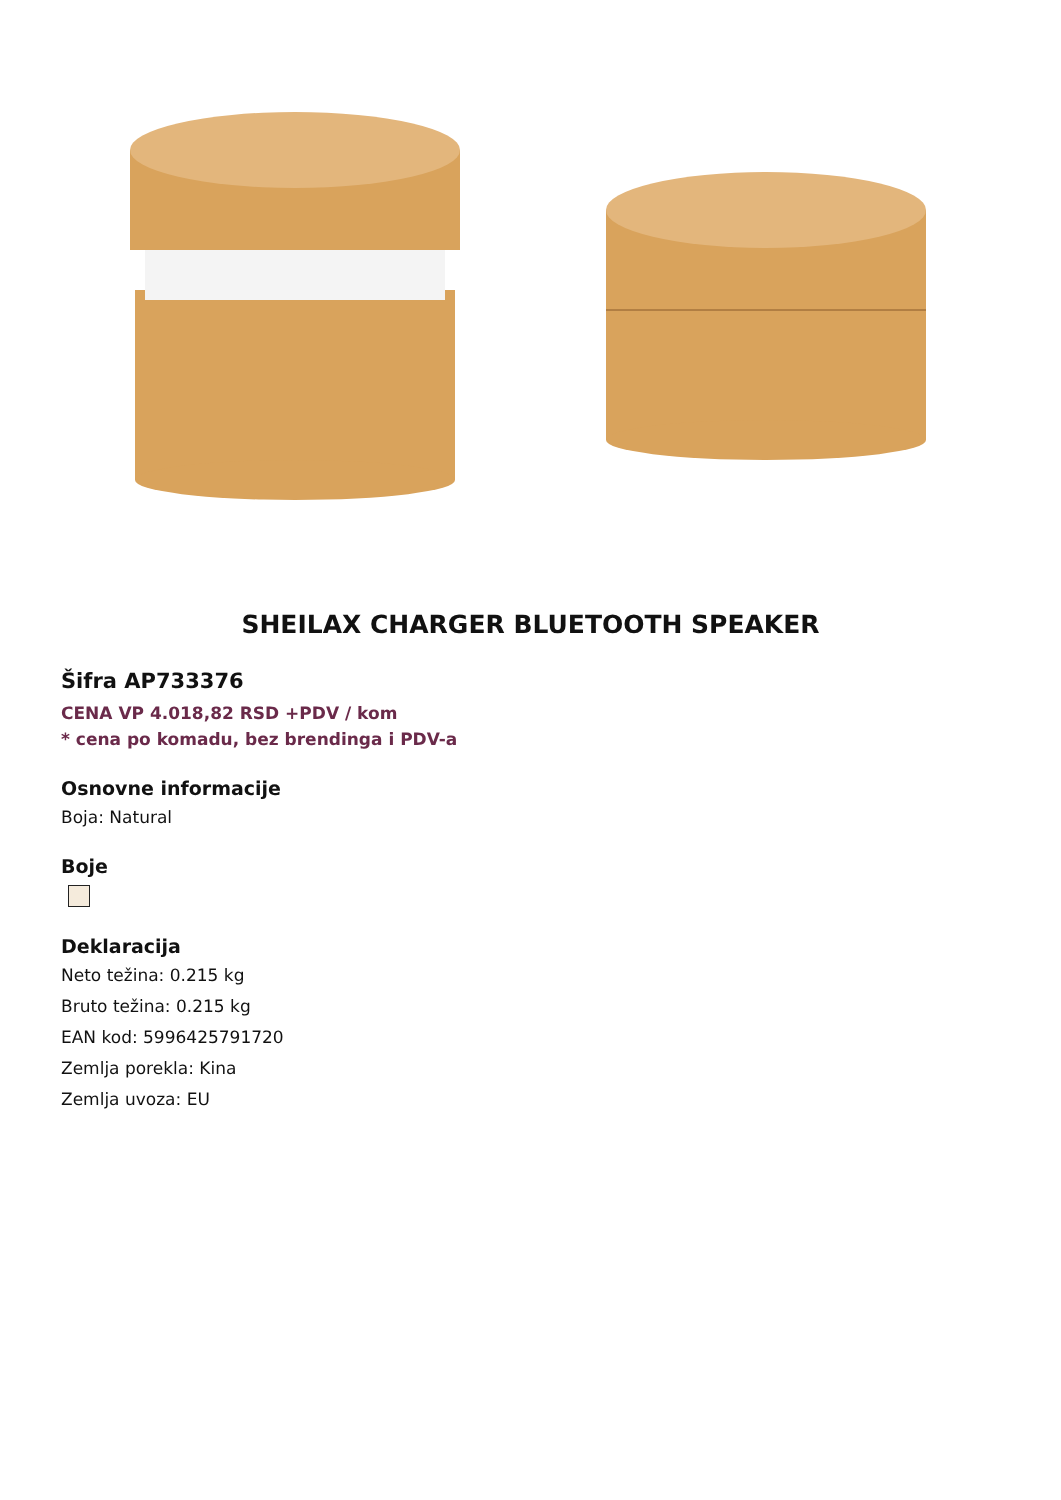SHEILAX CHARGER BLUETOOTH SPEAKER
Šifra AP733376
CENA VP 4.018,82 RSD +PDV / kom
* cena po komadu, bez brendinga i PDV-a
Osnovne informacije
Boja: Natural
Boje
Deklaracija
Neto težina: 0.215 kg
Bruto težina: 0.215 kg
EAN kod: 5996425791720
Zemlja porekla: Kina
Zemlja uvoza: EU